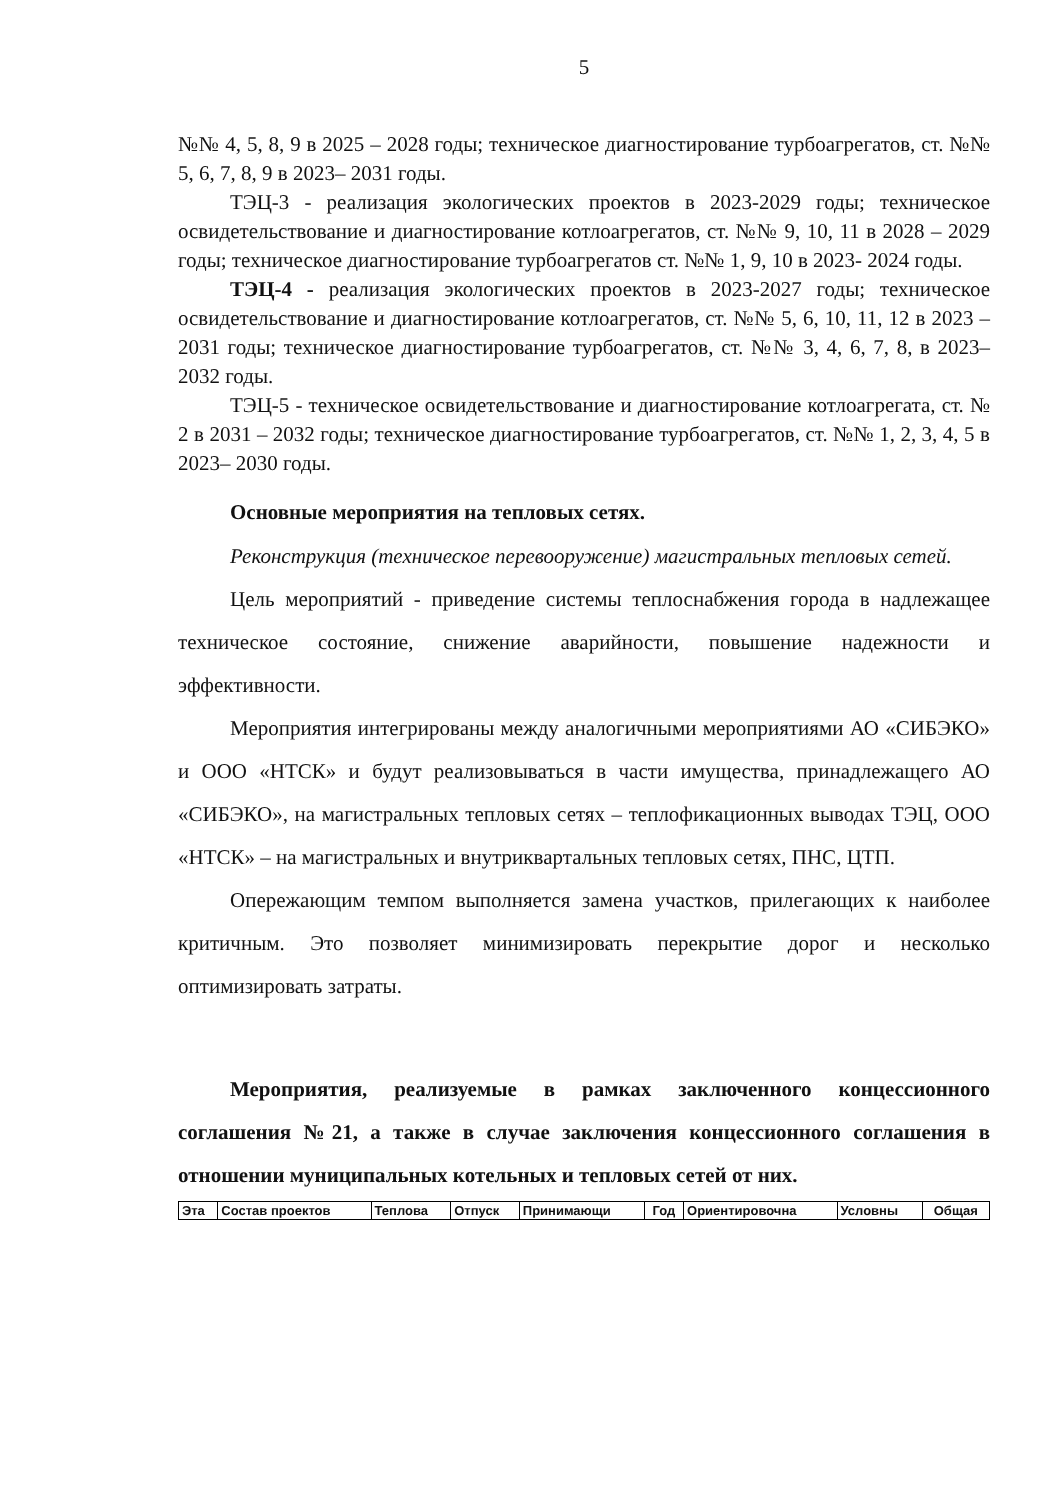5
№№ 4, 5, 8, 9 в 2025 – 2028 годы; техническое диагностирование турбоагрегатов, ст. №№ 5, 6, 7, 8, 9 в 2023– 2031 годы.
ТЭЦ-3 - реализация экологических проектов в 2023-2029 годы; техническое освидетельствование и диагностирование котлоагрегатов, ст. №№ 9, 10, 11 в 2028 – 2029 годы; техническое диагностирование турбоагрегатов ст. №№ 1, 9, 10 в 2023- 2024 годы.
ТЭЦ-4 - реализация экологических проектов в 2023-2027 годы; техническое освидетельствование и диагностирование котлоагрегатов, ст. №№ 5, 6, 10, 11, 12 в 2023 – 2031 годы; техническое диагностирование турбоагрегатов, ст. №№ 3, 4, 6, 7, 8, в 2023– 2032 годы.
ТЭЦ-5 - техническое освидетельствование и диагностирование котлоагрегата, ст. № 2 в 2031 – 2032 годы; техническое диагностирование турбоагрегатов, ст. №№ 1, 2, 3, 4, 5 в 2023– 2030 годы.
Основные мероприятия на тепловых сетях.
Реконструкция (техническое перевооружение) магистральных тепловых сетей.
Цель мероприятий - приведение системы теплоснабжения города в надлежащее техническое состояние, снижение аварийности, повышение надежности и эффективности.
Мероприятия интегрированы между аналогичными мероприятиями АО «СИБЭКО» и ООО «НТСК» и будут реализовываться в части имущества, принадлежащего АО «СИБЭКО», на магистральных тепловых сетях – теплофикационных выводах ТЭЦ, ООО «НТСК» – на магистральных и внутриквартальных тепловых сетях, ПНС, ЦТП.
Опережающим темпом выполняется замена участков, прилегающих к наиболее критичным. Это позволяет минимизировать перекрытие дорог и несколько оптимизировать затраты.
Мероприятия, реализуемые в рамках заключенного концессионного соглашения №21, а также в случае заключения концессионного соглашения в отношении муниципальных котельных и тепловых сетей от них.
| Эта | Состав проектов | Теплова | Отпуск | Принимающи | Год | Ориентировочна | Условны | Общая |